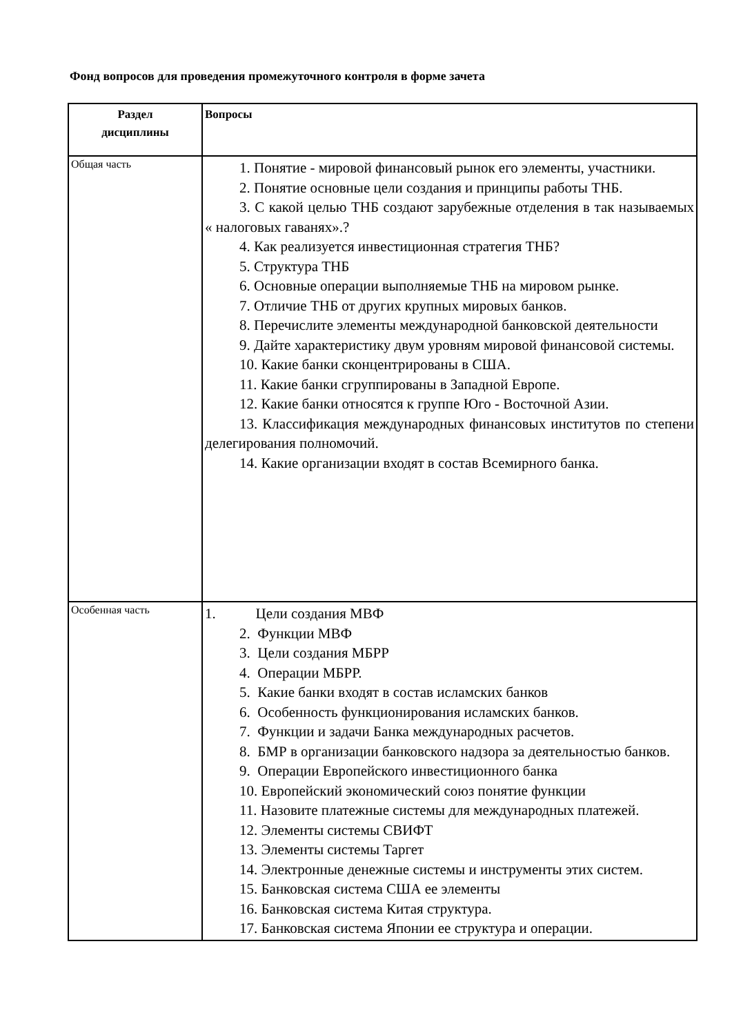Фонд вопросов для проведения промежуточного контроля в форме зачета
| Раздел дисциплины | Вопросы |
| --- | --- |
| Общая часть | 1. Понятие - мировой финансовый рынок его элементы, участники. 2. Понятие основные цели создания и принципы работы ТНБ. 3. С какой целью ТНБ создают зарубежные отделения в так называемых « налоговых гаванях».? 4. Как реализуется инвестиционная стратегия ТНБ? 5. Структура ТНБ 6. Основные операции выполняемые ТНБ на мировом рынке. 7. Отличие ТНБ от других крупных мировых банков. 8. Перечислите элементы международной банковской деятельности 9. Дайте характеристику двум уровням мировой финансовой системы. 10. Какие банки сконцентрированы в США. 11. Какие банки сгруппированы в Западной Европе. 12. Какие банки относятся к группе Юго - Восточной Азии. 13. Классификация международных финансовых институтов по степени делегирования полномочий. 14. Какие организации входят в состав Всемирного банка. |
| Особенная часть | 1. Цели создания МВФ 2. Функции МВФ 3. Цели создания МБРР 4. Операции МБРР. 5. Какие банки входят в состав исламских банков 6. Особенность функционирования исламских банков. 7. Функции и задачи Банка международных расчетов. 8. БМР в организации банковского надзора за деятельностью банков. 9. Операции Европейского инвестиционного банка 10. Европейский экономический союз понятие функции 11. Назовите платежные системы для международных платежей. 12. Элементы системы СВИФТ 13. Элементы системы Таргет 14. Электронные денежные системы и инструменты этих систем. 15. Банковская система США ее элементы 16. Банковская система Китая структура. 17. Банковская система Японии ее структура и операции. |